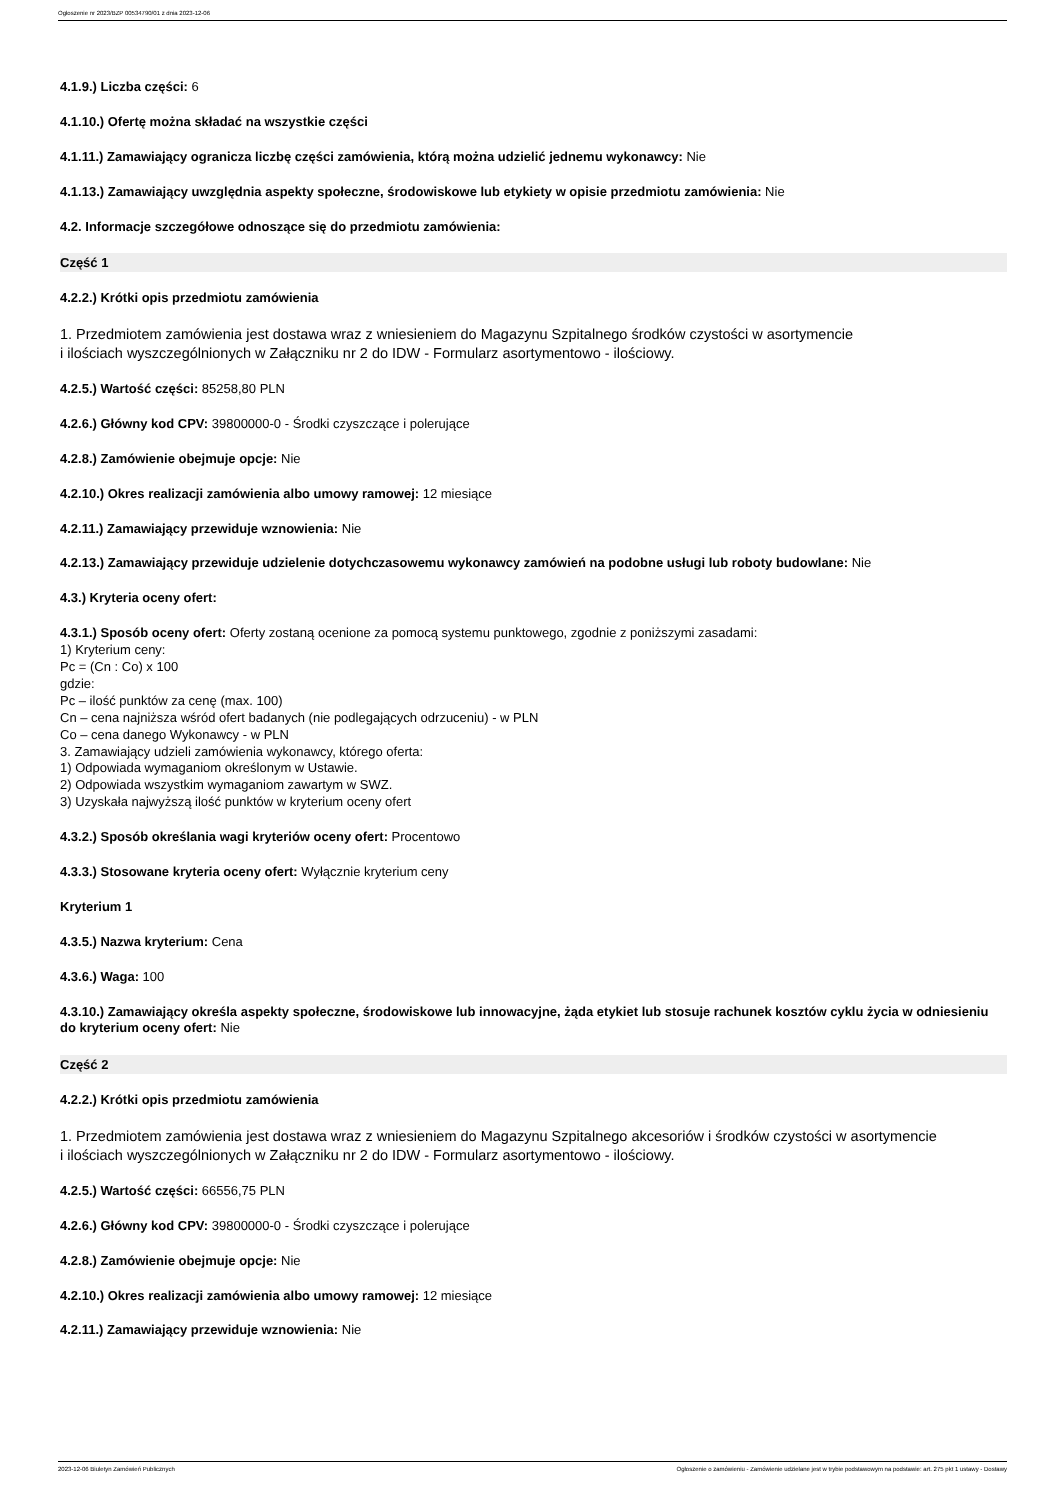Ogłoszenie nr 2023/BZP 00534790/01 z dnia 2023-12-06
4.1.9.) Liczba części: 6
4.1.10.) Ofertę można składać na wszystkie części
4.1.11.) Zamawiający ogranicza liczbę części zamówienia, którą można udzielić jednemu wykonawcy: Nie
4.1.13.) Zamawiający uwzględnia aspekty społeczne, środowiskowe lub etykiety w opisie przedmiotu zamówienia: Nie
4.2. Informacje szczegółowe odnoszące się do przedmiotu zamówienia:
Część 1
4.2.2.) Krótki opis przedmiotu zamówienia
1. Przedmiotem zamówienia jest dostawa wraz z wniesieniem do Magazynu Szpitalnego środków czystości w asortymencie
i ilościach wyszczególnionych w Załączniku nr 2 do IDW - Formularz asortymentowo - ilościowy.
4.2.5.) Wartość części: 85258,80 PLN
4.2.6.) Główny kod CPV: 39800000-0 - Środki czyszczące i polerujące
4.2.8.) Zamówienie obejmuje opcje: Nie
4.2.10.) Okres realizacji zamówienia albo umowy ramowej: 12 miesiące
4.2.11.) Zamawiający przewiduje wznowienia: Nie
4.2.13.) Zamawiający przewiduje udzielenie dotychczasowemu wykonawcy zamówień na podobne usługi lub roboty budowlane: Nie
4.3.) Kryteria oceny ofert:
4.3.1.) Sposób oceny ofert: Oferty zostaną ocenione za pomocą systemu punktowego, zgodnie z poniższymi zasadami:
1) Kryterium ceny:
Pc = (Cn : Co) x 100
gdzie:
Pc – ilość punktów za cenę (max. 100)
Cn – cena najniższa wśród ofert badanych (nie podlegających odrzuceniu) - w PLN
Co – cena danego Wykonawcy - w PLN
3. Zamawiający udzieli zamówienia wykonawcy, którego oferta:
1) Odpowiada wymaganiom określonym w Ustawie.
2) Odpowiada wszystkim wymaganiom zawartym w SWZ.
3) Uzyskała najwyższą ilość punktów w kryterium oceny ofert
4.3.2.) Sposób określania wagi kryteriów oceny ofert: Procentowo
4.3.3.) Stosowane kryteria oceny ofert: Wyłącznie kryterium ceny
Kryterium 1
4.3.5.) Nazwa kryterium: Cena
4.3.6.) Waga: 100
4.3.10.) Zamawiający określa aspekty społeczne, środowiskowe lub innowacyjne, żąda etykiet lub stosuje rachunek kosztów cyklu życia w odniesieniu do kryterium oceny ofert: Nie
Część 2
4.2.2.) Krótki opis przedmiotu zamówienia
1. Przedmiotem zamówienia jest dostawa wraz z wniesieniem do Magazynu Szpitalnego akcesoriów i środków czystości w asortymencie
i ilościach wyszczególnionych w Załączniku nr 2 do IDW - Formularz asortymentowo - ilościowy.
4.2.5.) Wartość części: 66556,75 PLN
4.2.6.) Główny kod CPV: 39800000-0 - Środki czyszczące i polerujące
4.2.8.) Zamówienie obejmuje opcje: Nie
4.2.10.) Okres realizacji zamówienia albo umowy ramowej: 12 miesiące
4.2.11.) Zamawiający przewiduje wznowienia: Nie
2023-12-06 Biuletyn Zamówień Publicznych Ogłoszenie o zamówieniu - Zamówienie udzielane jest w trybie podstawowym na podstawie: art. 275 pkt 1 ustawy - Dostawy